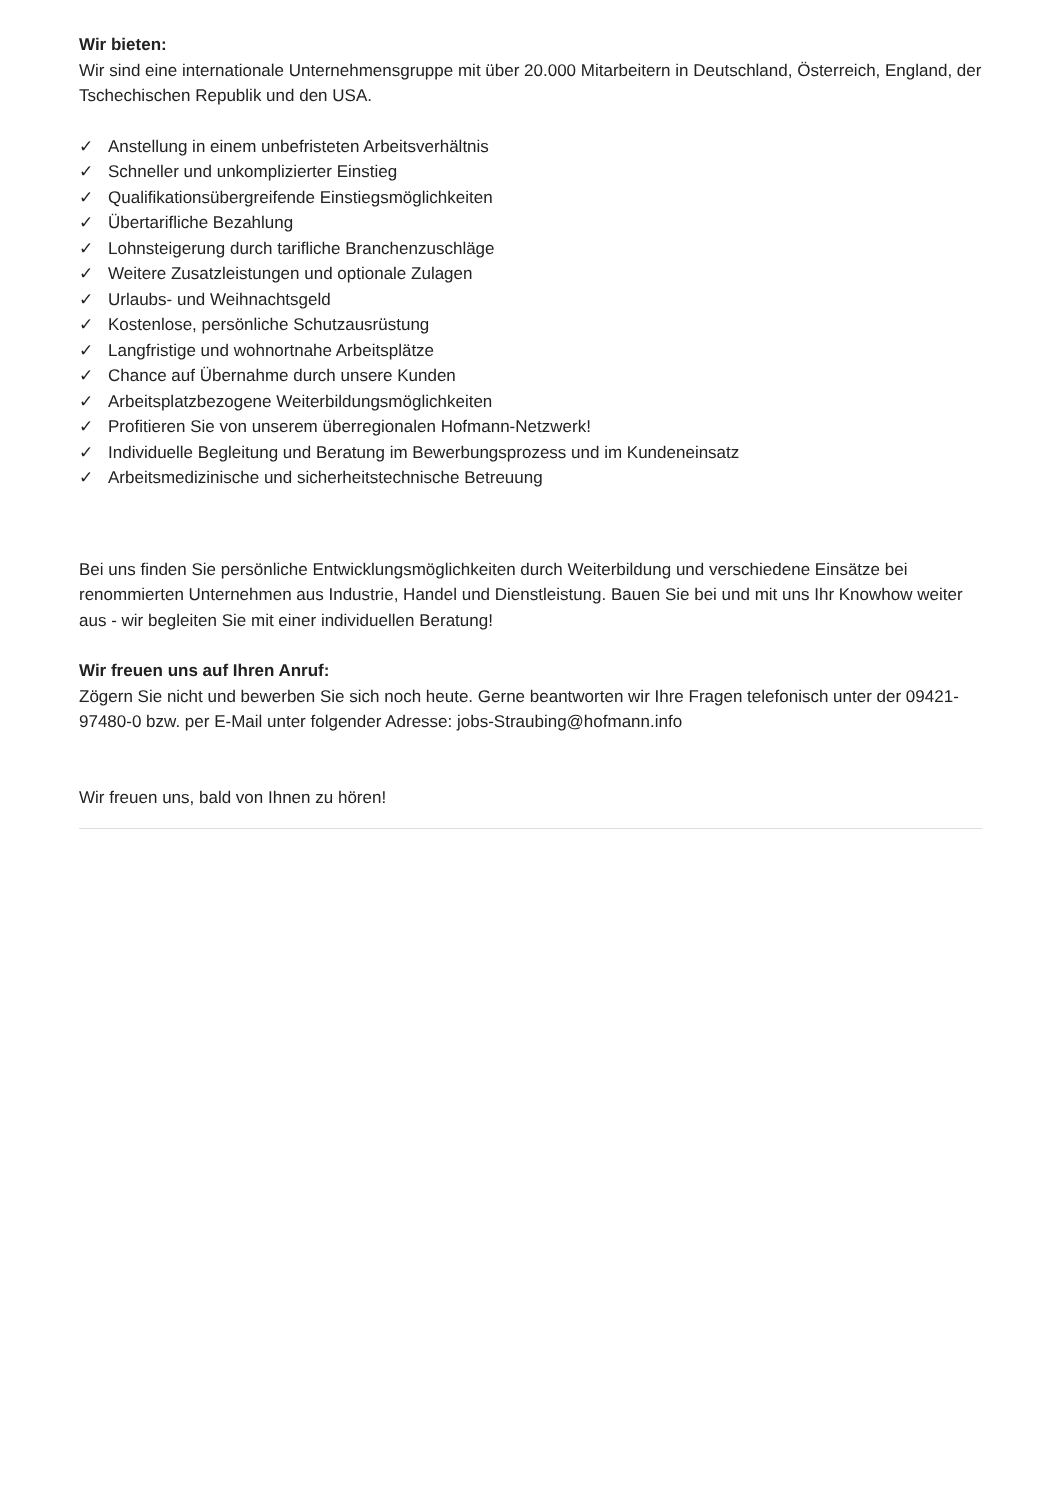Wir bieten:
Wir sind eine internationale Unternehmensgruppe mit über 20.000 Mitarbeitern in Deutschland, Österreich, England, der Tschechischen Republik und den USA.
✓ Anstellung in einem unbefristeten Arbeitsverhältnis
✓ Schneller und unkomplizierter Einstieg
✓ Qualifikationsübergreifende Einstiegsmöglichkeiten
✓ Übertarifliche Bezahlung
✓ Lohnsteigerung durch tarifliche Branchenzuschläge
✓ Weitere Zusatzleistungen und optionale Zulagen
✓ Urlaubs- und Weihnachtsgeld
✓ Kostenlose, persönliche Schutzausrüstung
✓ Langfristige und wohnortnahe Arbeitsplätze
✓ Chance auf Übernahme durch unsere Kunden
✓ Arbeitsplatzbezogene Weiterbildungsmöglichkeiten
✓ Profitieren Sie von unserem überregionalen Hofmann-Netzwerk!
✓ Individuelle Begleitung und Beratung im Bewerbungsprozess und im Kundeneinsatz
✓ Arbeitsmedizinische und sicherheitstechnische Betreuung
Bei uns finden Sie persönliche Entwicklungsmöglichkeiten durch Weiterbildung und verschiedene Einsätze bei renommierten Unternehmen aus Industrie, Handel und Dienstleistung. Bauen Sie bei und mit uns Ihr Knowhow weiter aus - wir begleiten Sie mit einer individuellen Beratung!
Wir freuen uns auf Ihren Anruf:
Zögern Sie nicht und bewerben Sie sich noch heute. Gerne beantworten wir Ihre Fragen telefonisch unter der 09421-97480-0 bzw. per E-Mail unter folgender Adresse: jobs-Straubing@hofmann.info
Wir freuen uns, bald von Ihnen zu hören!